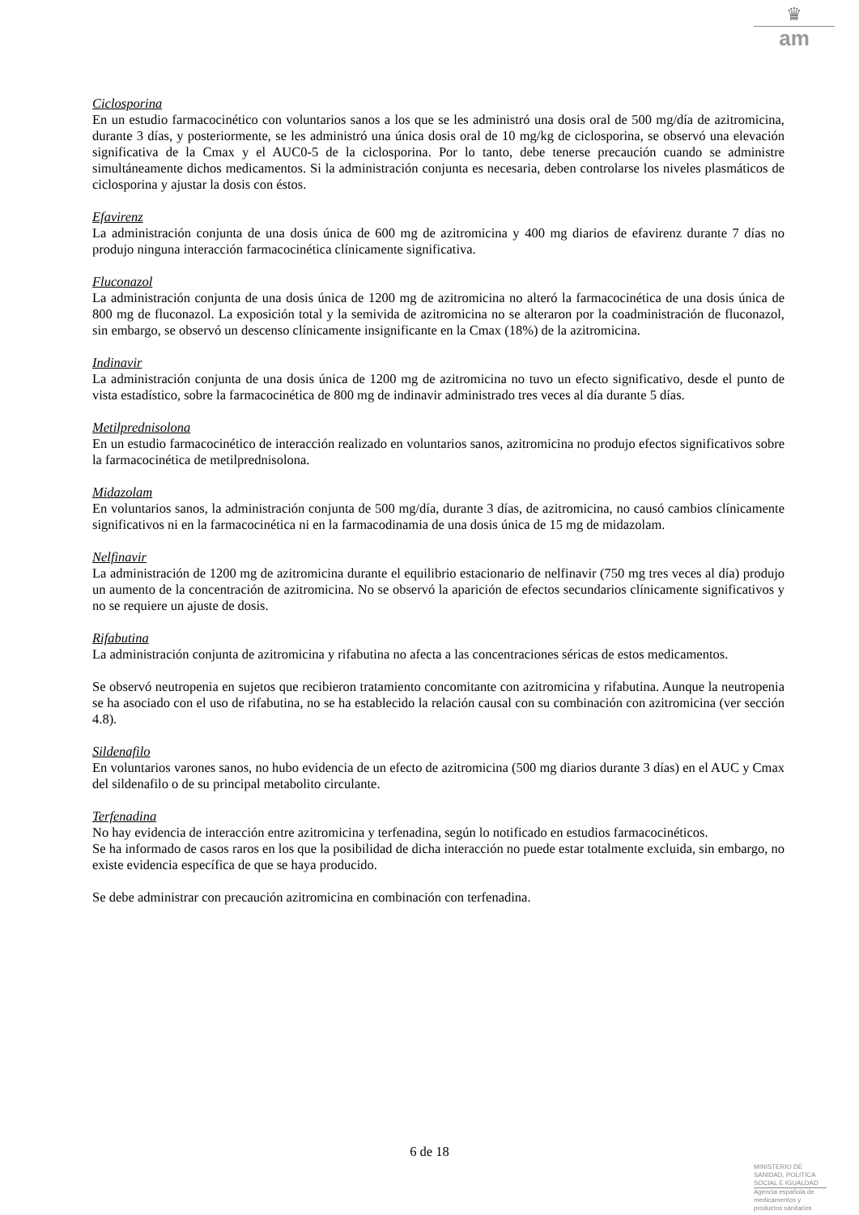♛
am
Ciclosporina
En un estudio farmacocinético con voluntarios sanos a los que se les administró una dosis oral de 500 mg/día de azitromicina, durante 3 días, y posteriormente, se les administró una única dosis oral de 10 mg/kg de ciclosporina, se observó una elevación significativa de la Cmax y el AUC0-5 de la ciclosporina. Por lo tanto, debe tenerse precaución cuando se administre simultáneamente dichos medicamentos. Si la administración conjunta es necesaria, deben controlarse los niveles plasmáticos de ciclosporina y ajustar la dosis con éstos.
Efavirenz
La administración conjunta de una dosis única de 600 mg de azitromicina y 400 mg diarios de efavirenz durante 7 días no produjo ninguna interacción farmacocinética clínicamente significativa.
Fluconazol
La administración conjunta de una dosis única de 1200 mg de azitromicina no alteró la farmacocinética de una dosis única de 800 mg de fluconazol. La exposición total y la semivida de azitromicina no se alteraron por la coadministración de fluconazol, sin embargo, se observó un descenso clínicamente insignificante en la Cmax (18%) de la azitromicina.
Indinavir
La administración conjunta de una dosis única de 1200 mg de azitromicina no tuvo un efecto significativo, desde el punto de vista estadístico, sobre la farmacocinética de 800 mg de indinavir administrado tres veces al día durante 5 días.
Metilprednisolona
En un estudio farmacocinético de interacción realizado en voluntarios sanos, azitromicina no produjo efectos significativos sobre la farmacocinética de metilprednisolona.
Midazolam
En voluntarios sanos, la administración conjunta de 500 mg/día, durante 3 días, de azitromicina, no causó cambios clínicamente significativos ni en la farmacocinética ni en la farmacodinamia de una dosis única de 15 mg de midazolam.
Nelfinavir
La administración de 1200 mg de azitromicina durante el equilibrio estacionario de nelfinavir (750 mg tres veces al día) produjo un aumento de la concentración de azitromicina. No se observó la aparición de efectos secundarios clínicamente significativos y no se requiere un ajuste de dosis.
Rifabutina
La administración conjunta de azitromicina y rifabutina no afecta a las concentraciones séricas de estos medicamentos.
Se observó neutropenia en sujetos que recibieron tratamiento concomitante con azitromicina y rifabutina. Aunque la neutropenia se ha asociado con el uso de rifabutina, no se ha establecido la relación causal con su combinación con azitromicina (ver sección 4.8).
Sildenafilo
En voluntarios varones sanos, no hubo evidencia de un efecto de azitromicina (500 mg diarios durante 3 días) en el AUC y Cmax del sildenafilo o de su principal metabolito circulante.
Terfenadina
No hay evidencia de interacción entre azitromicina y terfenadina, según lo notificado en estudios farmacocinéticos.
Se ha informado de casos raros en los que la posibilidad de dicha interacción no puede estar totalmente excluida, sin embargo, no existe evidencia específica de que se haya producido.
Se debe administrar con precaución azitromicina en combinación con terfenadina.
6 de 18
MINISTERIO DE
SANIDAD, POLITICA
SOCIAL E IGUALDAD
Agencia española de
medicamentos y
productos sanitarios